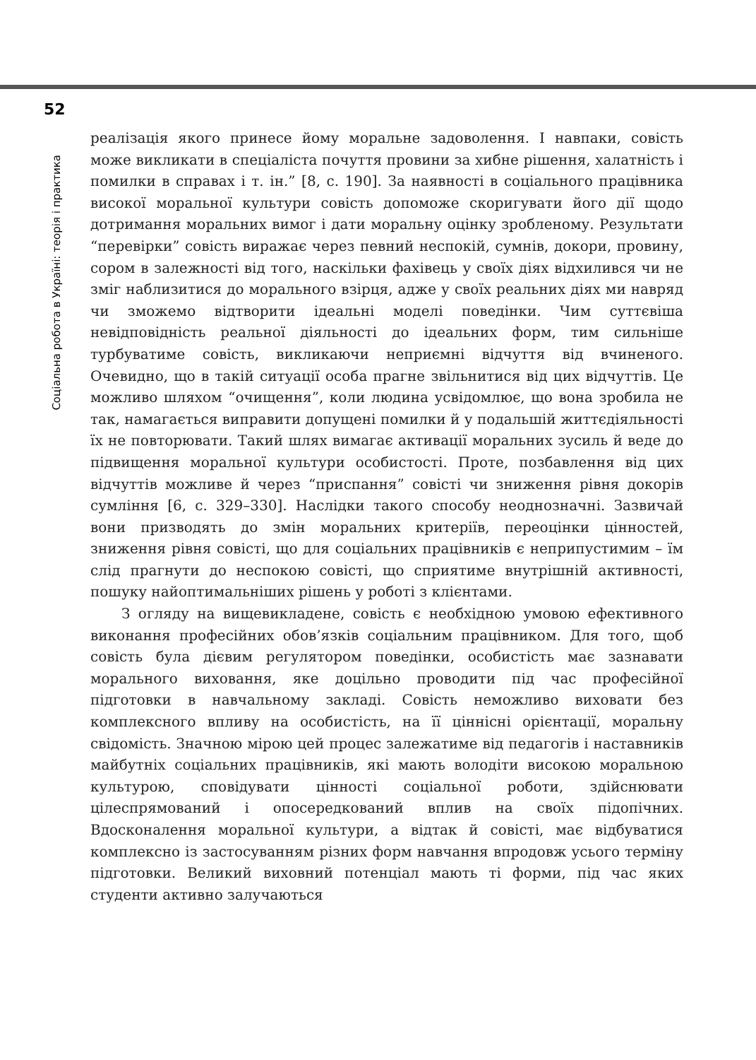52
Соціальна робота в Україні: теорія і практика
реалізація якого принесе йому моральне задоволення. І навпаки, совість може викликати в спеціаліста почуття провини за хибне рішення, халатність і помилки в справах і т. ін.” [8, с. 190]. За наявності в соціального працівника високої моральної культури совість допоможе скоригувати його дії щодо дотримання моральних вимог і дати моральну оцінку зробленому. Результати “перевірки” совість виражає через певний неспокій, сумнів, докори, провину, сором в залежності від того, наскільки фахівець у своїх діях відхилився чи не зміг наблизитися до морального взірця, адже у своїх реальних діях ми навряд чи зможемо відтворити ідеальні моделі поведінки. Чим суттєвіша невідповідність реальної діяльності до ідеальних форм, тим сильніше турбуватиме совість, викликаючи неприємні відчуття від вчиненого. Очевидно, що в такій ситуації особа прагне звільнитися від цих відчуттів. Це можливо шляхом “очищення”, коли людина усвідомлює, що вона зробила не так, намагається виправити допущені помилки й у подальшій життєдіяльності їх не повторювати. Такий шлях вимагає активації моральних зусиль й веде до підвищення моральної культури особистості. Проте, позбавлення від цих відчуттів можливе й через “приспання” совісті чи зниження рівня докорів сумління [6, с. 329–330]. Наслідки такого способу неоднозначні. Зазвичай вони призводять до змін моральних критеріїв, переоцінки цінностей, зниження рівня совісті, що для соціальних працівників є неприпустимим – їм слід прагнути до неспокою совісті, що сприятиме внутрішній активності, пошуку найоптимальніших рішень у роботі з клієнтами.
З огляду на вищевикладене, совість є необхідною умовою ефективного виконання професійних обов’язків соціальним працівником. Для того, щоб совість була дієвим регулятором поведінки, особистість має зазнавати морального виховання, яке доцільно проводити під час професійної підготовки в навчальному закладі. Совість неможливо виховати без комплексного впливу на особистість, на її ціннісні орієнтації, моральну свідомість. Значною мірою цей процес залежатиме від педагогів і наставників майбутніх соціальних працівників, які мають володіти високою моральною культурою, сповідувати цінності соціальної роботи, здійснювати цілеспрямований і опосередкований вплив на своїх підопічних. Вдосконалення моральної культури, а відтак й совісті, має відбуватися комплексно із застосуванням різних форм навчання впродовж усього терміну підготовки. Великий виховний потенціал мають ті форми, під час яких студенти активно залучаються